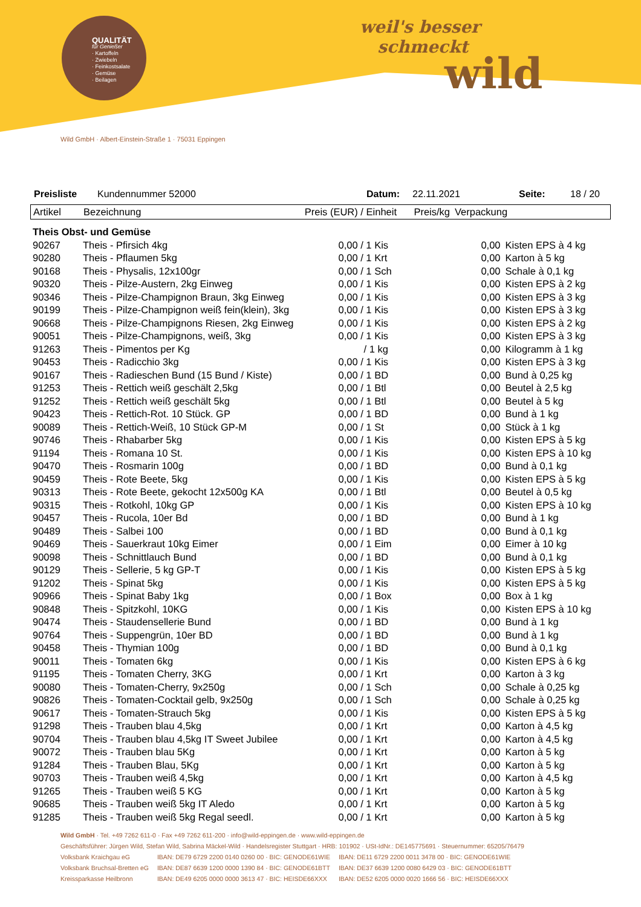QUALITÄT
für Genießer
· Kartoffeln
· Zwiebeln
· Feinkostsalate
· Gemüse
· Beilagen
weil's besser
schmeckt
wild
Wild GmbH · Albert-Einstein-Straße 1 · 75031 Eppingen
Preisliste Kundennummer 52000 Datum: 22.11.2021 Seite: 18 / 20
| Artikel | Bezeichnung | Preis (EUR) / Einheit | Preis/kg | Verpackung |
| --- | --- | --- | --- | --- |
| Theis Obst- und Gemüse | | | | |
| 90267 | Theis - Pfirsich 4kg | 0,00 / 1 Kis | 0,00 | Kisten EPS à 4 kg |
| 90280 | Theis - Pflaumen 5kg | 0,00 / 1 Krt | 0,00 | Karton à 5 kg |
| 90168 | Theis - Physalis, 12x100gr | 0,00 / 1 Sch | 0,00 | Schale à 0,1 kg |
| 90320 | Theis - Pilze-Austern, 2kg Einweg | 0,00 / 1 Kis | 0,00 | Kisten EPS à 2 kg |
| 90346 | Theis - Pilze-Champignon Braun, 3kg Einweg | 0,00 / 1 Kis | 0,00 | Kisten EPS à 3 kg |
| 90199 | Theis - Pilze-Champignon weiß fein(klein), 3kg | 0,00 / 1 Kis | 0,00 | Kisten EPS à 3 kg |
| 90668 | Theis - Pilze-Champignons Riesen, 2kg Einweg | 0,00 / 1 Kis | 0,00 | Kisten EPS à 2 kg |
| 90051 | Theis - Pilze-Champignons, weiß, 3kg | 0,00 / 1 Kis | 0,00 | Kisten EPS à 3 kg |
| 91263 | Theis - Pimentos per Kg | / 1 kg | 0,00 | Kilogramm à 1 kg |
| 90453 | Theis - Radicchio 3kg | 0,00 / 1 Kis | 0,00 | Kisten EPS à 3 kg |
| 90167 | Theis - Radieschen Bund (15 Bund / Kiste) | 0,00 / 1 BD | 0,00 | Bund à 0,25 kg |
| 91253 | Theis - Rettich weiß geschält 2,5kg | 0,00 / 1 Btl | 0,00 | Beutel à 2,5 kg |
| 91252 | Theis - Rettich weiß geschält 5kg | 0,00 / 1 Btl | 0,00 | Beutel à 5 kg |
| 90423 | Theis - Rettich-Rot. 10 Stück. GP | 0,00 / 1 BD | 0,00 | Bund à 1 kg |
| 90089 | Theis - Rettich-Weiß, 10 Stück GP-M | 0,00 / 1 St | 0,00 | Stück à 1 kg |
| 90746 | Theis - Rhabarber 5kg | 0,00 / 1 Kis | 0,00 | Kisten EPS à 5 kg |
| 91194 | Theis - Romana 10 St. | 0,00 / 1 Kis | 0,00 | Kisten EPS à 10 kg |
| 90470 | Theis - Rosmarin 100g | 0,00 / 1 BD | 0,00 | Bund à 0,1 kg |
| 90459 | Theis - Rote Beete, 5kg | 0,00 / 1 Kis | 0,00 | Kisten EPS à 5 kg |
| 90313 | Theis - Rote Beete, gekocht 12x500g KA | 0,00 / 1 Btl | 0,00 | Beutel à 0,5 kg |
| 90315 | Theis - Rotkohl, 10kg GP | 0,00 / 1 Kis | 0,00 | Kisten EPS à 10 kg |
| 90457 | Theis - Rucola, 10er Bd | 0,00 / 1 BD | 0,00 | Bund à 1 kg |
| 90489 | Theis - Salbei 100 | 0,00 / 1 BD | 0,00 | Bund à 0,1 kg |
| 90469 | Theis - Sauerkraut 10kg Eimer | 0,00 / 1 Eim | 0,00 | Eimer à 10 kg |
| 90098 | Theis - Schnittlauch Bund | 0,00 / 1 BD | 0,00 | Bund à 0,1 kg |
| 90129 | Theis - Sellerie, 5 kg GP-T | 0,00 / 1 Kis | 0,00 | Kisten EPS à 5 kg |
| 91202 | Theis - Spinat 5kg | 0,00 / 1 Kis | 0,00 | Kisten EPS à 5 kg |
| 90966 | Theis - Spinat Baby 1kg | 0,00 / 1 Box | 0,00 | Box à 1 kg |
| 90848 | Theis - Spitzkohl, 10KG | 0,00 / 1 Kis | 0,00 | Kisten EPS à 10 kg |
| 90474 | Theis - Staudensellerie Bund | 0,00 / 1 BD | 0,00 | Bund à 1 kg |
| 90764 | Theis - Suppengrün, 10er BD | 0,00 / 1 BD | 0,00 | Bund à 1 kg |
| 90458 | Theis - Thymian 100g | 0,00 / 1 BD | 0,00 | Bund à 0,1 kg |
| 90011 | Theis - Tomaten 6kg | 0,00 / 1 Kis | 0,00 | Kisten EPS à 6 kg |
| 91195 | Theis - Tomaten Cherry, 3KG | 0,00 / 1 Krt | 0,00 | Karton à 3 kg |
| 90080 | Theis - Tomaten-Cherry, 9x250g | 0,00 / 1 Sch | 0,00 | Schale à 0,25 kg |
| 90826 | Theis - Tomaten-Cocktail gelb, 9x250g | 0,00 / 1 Sch | 0,00 | Schale à 0,25 kg |
| 90617 | Theis - Tomaten-Strauch 5kg | 0,00 / 1 Kis | 0,00 | Kisten EPS à 5 kg |
| 91298 | Theis - Trauben blau 4,5kg | 0,00 / 1 Krt | 0,00 | Karton à 4,5 kg |
| 90704 | Theis - Trauben blau 4,5kg IT Sweet Jubilee | 0,00 / 1 Krt | 0,00 | Karton à 4,5 kg |
| 90072 | Theis - Trauben blau 5Kg | 0,00 / 1 Krt | 0,00 | Karton à 5 kg |
| 91284 | Theis - Trauben Blau, 5Kg | 0,00 / 1 Krt | 0,00 | Karton à 5 kg |
| 90703 | Theis - Trauben weiß 4,5kg | 0,00 / 1 Krt | 0,00 | Karton à 4,5 kg |
| 91265 | Theis - Trauben weiß 5 KG | 0,00 / 1 Krt | 0,00 | Karton à 5 kg |
| 90685 | Theis - Trauben weiß 5kg IT Aledo | 0,00 / 1 Krt | 0,00 | Karton à 5 kg |
| 91285 | Theis - Trauben weiß 5kg Regal seedl. | 0,00 / 1 Krt | 0,00 | Karton à 5 kg |
Wild GmbH · Tel. +49 7262 611-0 · Fax +49 7262 611-200 · info@wild-eppingen.de · www.wild-eppingen.de
Geschäftsführer: Jürgen Wild, Stefan Wild, Sabrina Mäckel-Wild · Handelsregister Stuttgart · HRB: 101902 · USt-IdNr.: DE145775691 · Steuernummer: 65205/76479
| Volksbank Kraichgau eG | IBAN: DE79 6729 2200 0140 0260 00 · BIC: GENODE61WIE | IBAN: DE11 6729 2200 0011 3478 00 · BIC: GENODE61WIE |
| Volksbank Bruchsal-Bretten eG | IBAN: DE87 6639 1200 0000 1390 84 · BIC: GENODE61BTT | IBAN: DE37 6639 1200 0080 6429 03 · BIC: GENODE61BTT |
| Kreissparkasse Heilbronn | IBAN: DE49 6205 0000 0000 3613 47 · BIC: HEISDE66XXX | IBAN: DE52 6205 0000 0020 1666 56 · BIC: HEISDE66XXX |